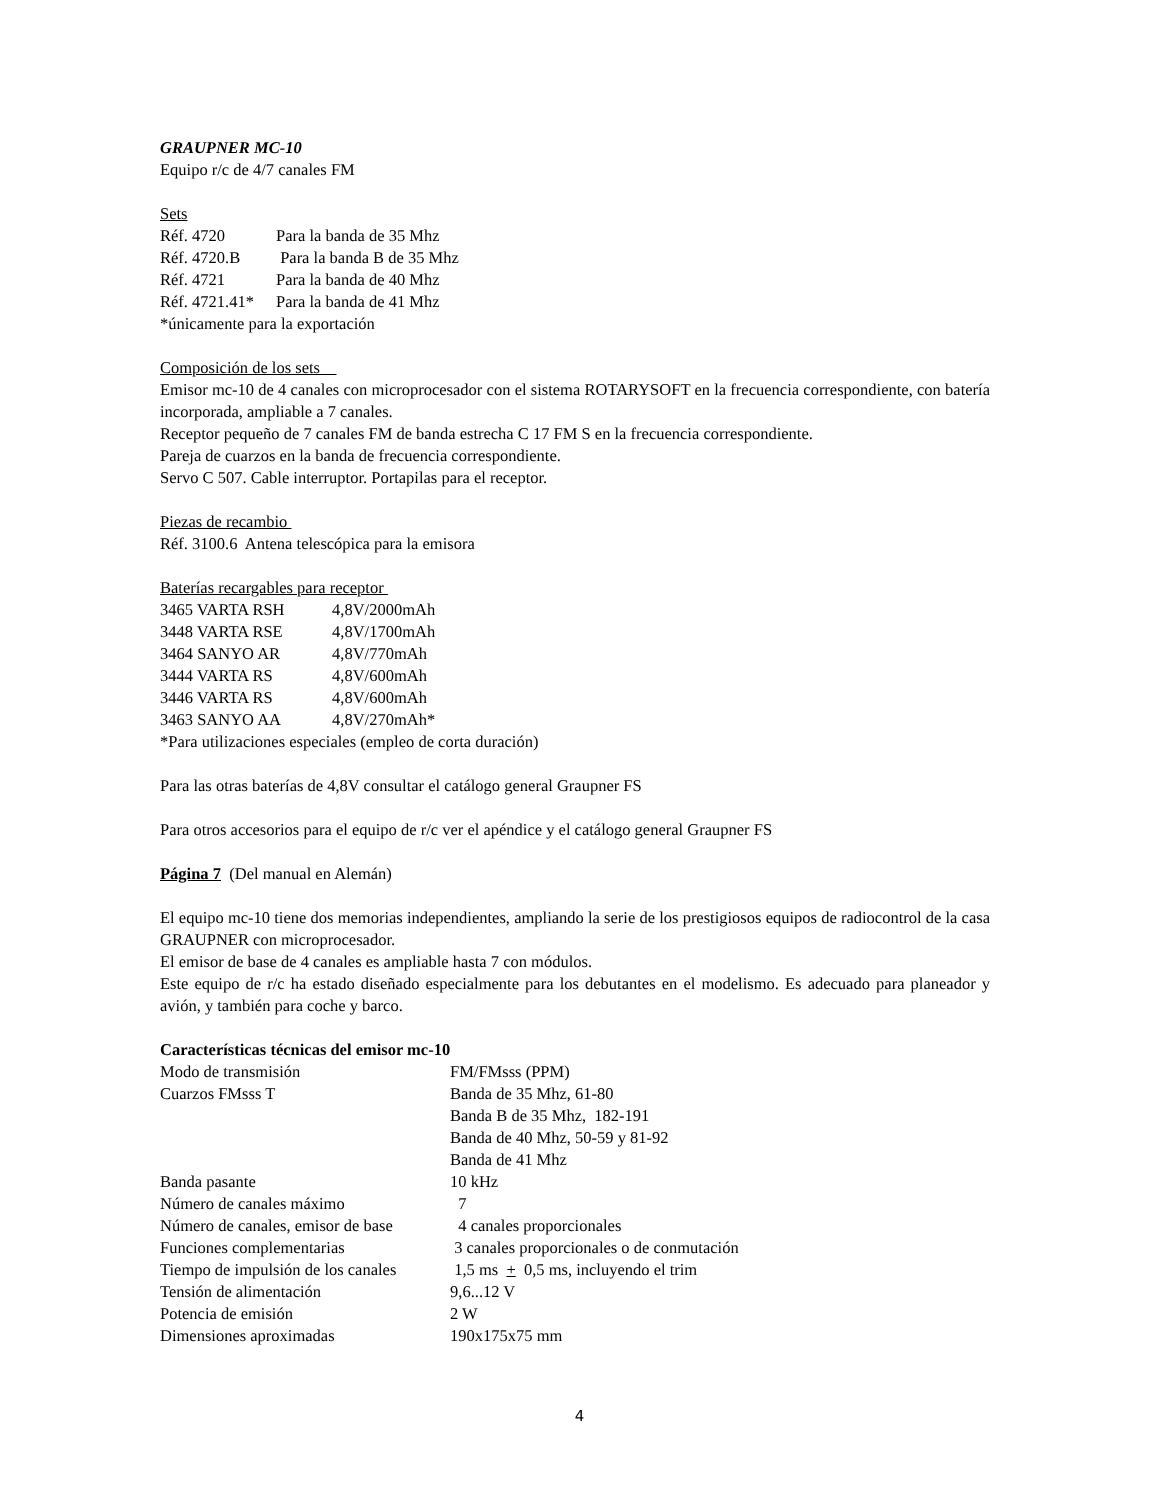GRAUPNER MC-10
Equipo r/c de 4/7 canales FM
Sets
| Réf. 4720 | Para la banda de 35 Mhz |
| Réf. 4720.B | Para la banda B de 35 Mhz |
| Réf. 4721 | Para la banda de 40 Mhz |
| Réf. 4721.41* | Para la banda de 41 Mhz |
*únicamente para la exportación
Composición de los sets
Emisor mc-10 de 4 canales con microprocesador con el sistema ROTARYSOFT en la frecuencia correspondiente, con batería incorporada, ampliable a 7 canales.
Receptor pequeño de 7 canales FM de banda estrecha C 17 FM S en la frecuencia correspondiente.
Pareja de cuarzos en la banda de frecuencia correspondiente.
Servo C 507. Cable interruptor. Portapilas para el receptor.
Piezas de recambio
Réf. 3100.6 Antena telescópica para la emisora
Baterías recargables para receptor
| 3465 VARTA RSH | 4,8V/2000mAh |
| 3448 VARTA RSE | 4,8V/1700mAh |
| 3464 SANYO AR | 4,8V/770mAh |
| 3444 VARTA RS | 4,8V/600mAh |
| 3446 VARTA RS | 4,8V/600mAh |
| 3463 SANYO AA | 4,8V/270mAh* |
*Para utilizaciones especiales (empleo de corta duración)
Para las otras baterías de 4,8V consultar el catálogo general Graupner FS
Para otros accesorios para el equipo de r/c ver el apéndice y el catálogo general Graupner FS
Página 7 (Del manual en Alemán)
El equipo mc-10 tiene dos memorias independientes, ampliando la serie de los prestigiosos equipos de radiocontrol de la casa GRAUPNER con microprocesador.
El emisor de base de 4 canales es ampliable hasta 7 con módulos.
Este equipo de r/c ha estado diseñado especialmente para los debutantes en el modelismo. Es adecuado para planeador y avión, y también para coche y barco.
Características técnicas del emisor mc-10
| Modo de transmisión | FM/FMsss (PPM) |
| Cuarzos FMsss T | Banda de 35 Mhz, 61-80 |
| | Banda B de 35 Mhz, 182-191 |
| | Banda de 40 Mhz, 50-59 y 81-92 |
| | Banda de 41 Mhz |
| Banda pasante | 10 kHz |
| Número de canales máximo | 7 |
| Número de canales, emisor de base | 4 canales proporcionales |
| Funciones complementarias | 3 canales proporcionales o de conmutación |
| Tiempo de impulsión de los canales | 1,5 ms + 0,5 ms, incluyendo el trim |
| Tensión de alimentación | 9,6...12 V |
| Potencia de emisión | 2 W |
| Dimensiones aproximadas | 190x175x75 mm |
4